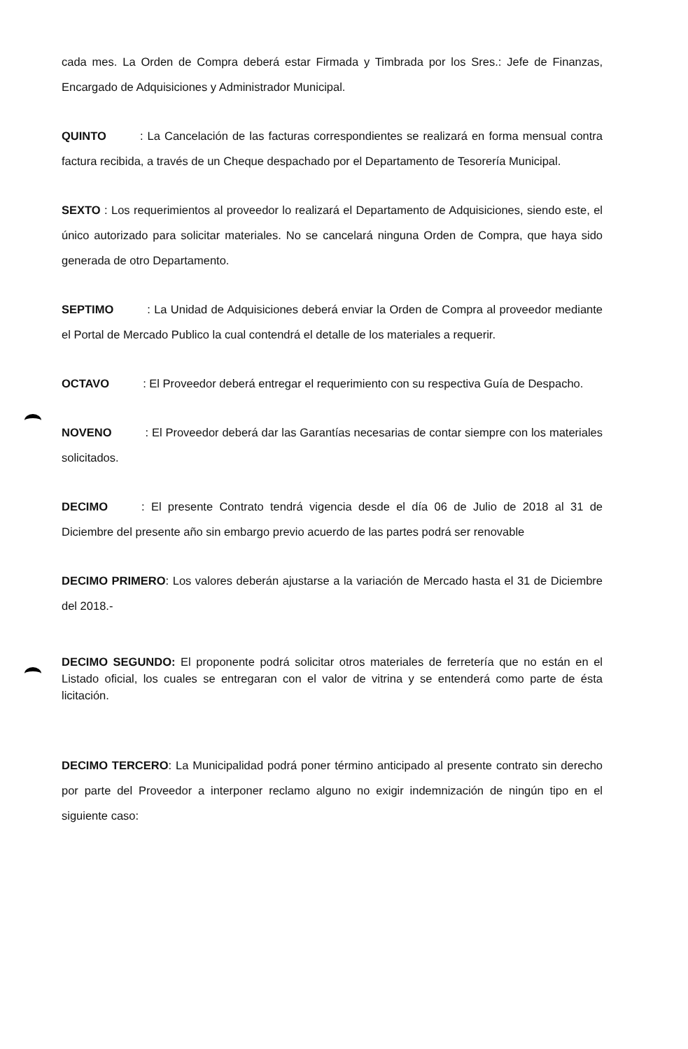cada mes. La Orden de Compra deberá estar Firmada y Timbrada por los Sres.: Jefe de Finanzas, Encargado de Adquisiciones y Administrador Municipal.
QUINTO : La Cancelación de las facturas correspondientes se realizará en forma mensual contra factura recibida, a través de un Cheque despachado por el Departamento de Tesorería Municipal.
SEXTO : Los requerimientos al proveedor lo realizará el Departamento de Adquisiciones, siendo este, el único autorizado para solicitar materiales. No se cancelará ninguna Orden de Compra, que haya sido generada de otro Departamento.
SEPTIMO : La Unidad de Adquisiciones deberá enviar la Orden de Compra al proveedor mediante el Portal de Mercado Publico la cual contendrá el detalle de los materiales a requerir.
OCTAVO : El Proveedor deberá entregar el requerimiento con su respectiva Guía de Despacho.
NOVENO : El Proveedor deberá dar las Garantías necesarias de contar siempre con los materiales solicitados.
DECIMO : El presente Contrato tendrá vigencia desde el día 06 de Julio de 2018 al 31 de Diciembre del presente año sin embargo previo acuerdo de las partes podrá ser renovable
DECIMO PRIMERO: Los valores deberán ajustarse a la variación de Mercado hasta el 31 de Diciembre del 2018.-
DECIMO SEGUNDO: El proponente podrá solicitar otros materiales de ferretería que no están en el Listado oficial, los cuales se entregaran con el valor de vitrina y se entenderá como parte de ésta licitación.
DECIMO TERCERO: La Municipalidad podrá poner término anticipado al presente contrato sin derecho por parte del Proveedor a interponer reclamo alguno no exigir indemnización de ningún tipo en el siguiente caso: